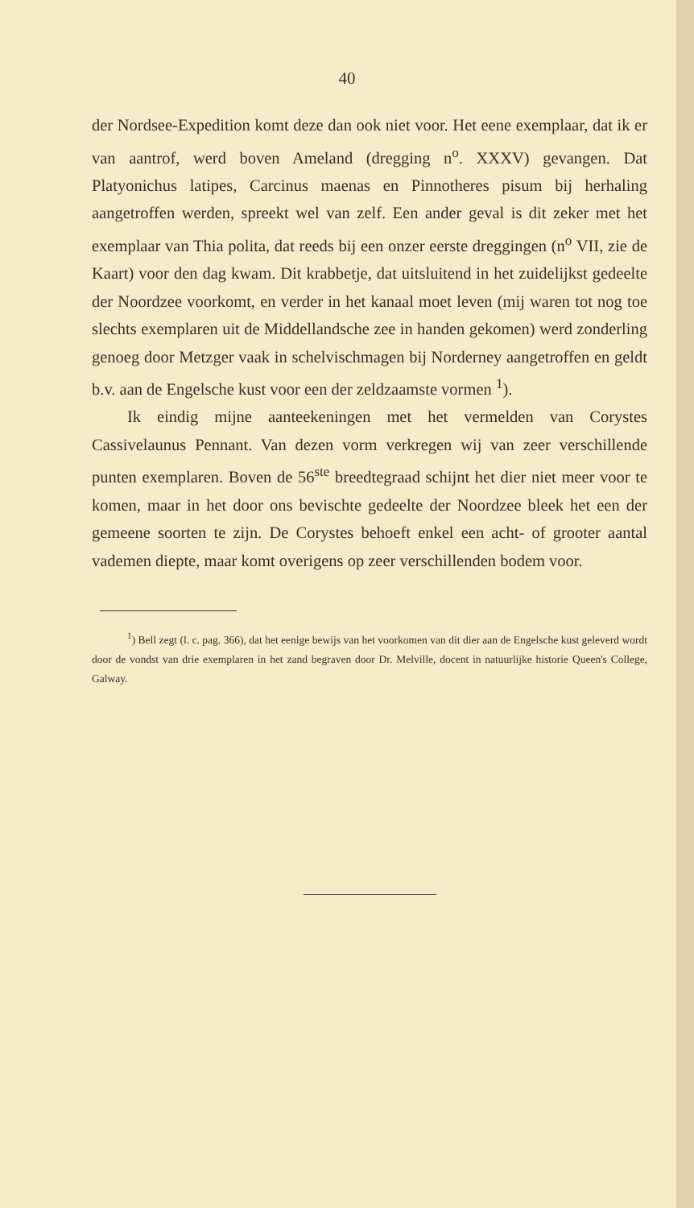40
der Nordsee-Expedition komt deze dan ook niet voor. Het eene exemplaar, dat ik er van aantrof, werd boven Ameland (dregging n<sup>o</sup>. XXXV) gevangen. Dat Platyonichus latipes, Carcinus maenas en Pinnotheres pisum bij herhaling aangetroffen werden, spreekt wel van zelf. Een ander geval is dit zeker met het exemplaar van Thia polita, dat reeds bij een onzer eerste dreggingen (n<sup>o</sup> VII, zie de Kaart) voor den dag kwam. Dit krabbetje, dat uitsluitend in het zuidelijkst gedeelte der Noordzee voorkomt, en verder in het kanaal moet leven (mij waren tot nog toe slechts exemplaren uit de Middellandsche zee in handen gekomen) werd zonderling genoeg door Metzger vaak in schelvischmagen bij Norderney aangetroffen en geldt b.v. aan de Engelsche kust voor een der zeldzaamste vormen <sup>1</sup>).
Ik eindig mijne aanteekeningen met het vermelden van Corystes Cassivelaunus Pennant. Van dezen vorm verkregen wij van zeer verschillende punten exemplaren. Boven de 56<sup>ste</sup> breedtegraad schijnt het dier niet meer voor te komen, maar in het door ons bevischte gedeelte der Noordzee bleek het een der gemeene soorten te zijn. De Corystes behoeft enkel een acht- of grooter aantal vademen diepte, maar komt overigens op zeer verschillenden bodem voor.
<sup>1</sup>) Bell zegt (l. c. pag. 366), dat het eenige bewijs van het voorkomen van dit dier aan de Engelsche kust geleverd wordt door de vondst van drie exemplaren in het zand begraven door Dr. Melville, docent in natuurlijke historie Queen's College, Galway.